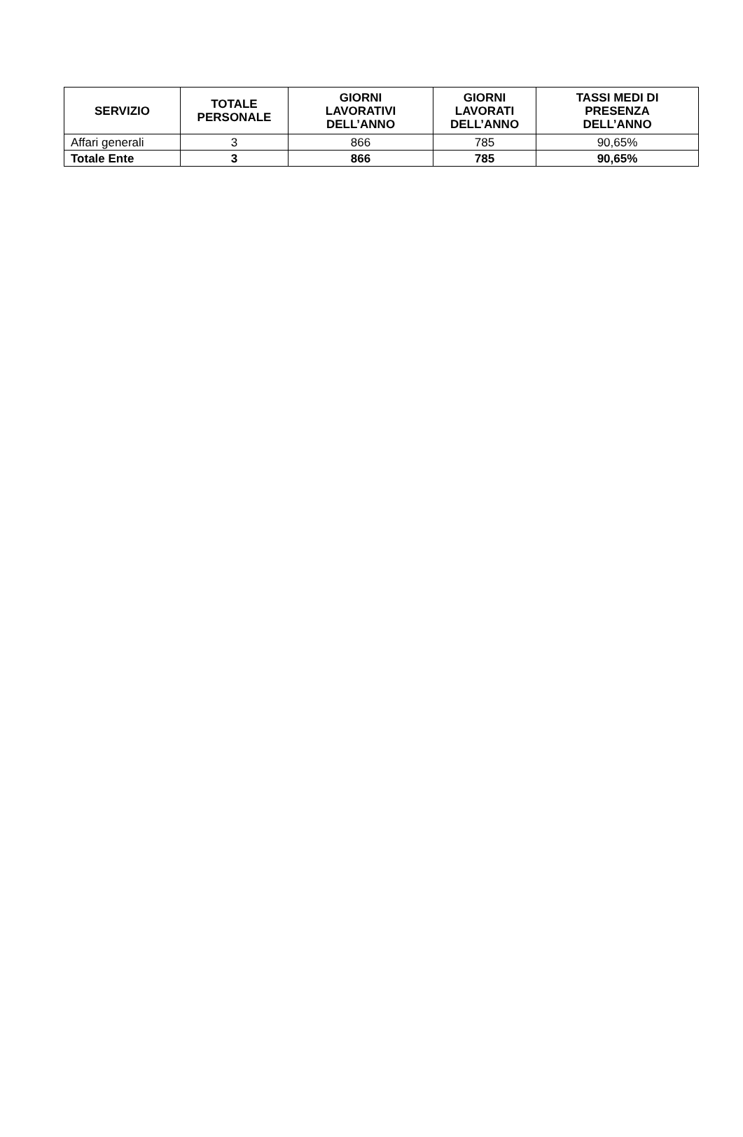| SERVIZIO | TOTALE PERSONALE | GIORNI LAVORATIVI DELL’ANNO | GIORNI LAVORATI DELL’ANNO | TASSI MEDI DI PRESENZA DELL’ANNO |
| --- | --- | --- | --- | --- |
| Affari generali | 3 | 866 | 785 | 90,65% |
| Totale Ente | 3 | 866 | 785 | 90,65% |